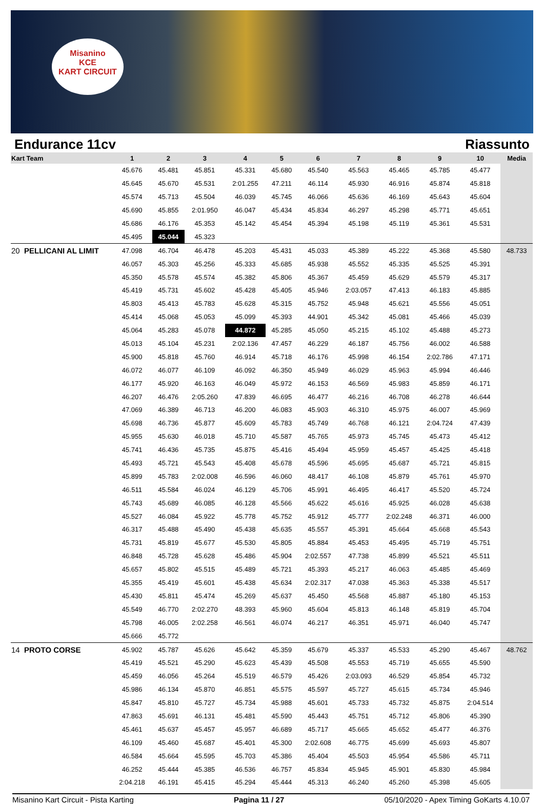Misanino
KCE
KART CIRCUIT
Endurance 11cv Riassunto
| Kart Team | 1 | 2 | 3 | 4 | 5 | 6 | 7 | 8 | 9 | 10 | Media |
| --- | --- | --- | --- | --- | --- | --- | --- | --- | --- | --- | --- |
| | 45.676 | 45.481 | 45.851 | 45.331 | 45.680 | 45.540 | 45.563 | 45.465 | 45.785 | 45.477 | |
| | 45.645 | 45.670 | 45.531 | 2:01.255 | 47.211 | 46.114 | 45.930 | 46.916 | 45.874 | 45.818 | |
| | 45.574 | 45.713 | 45.504 | 46.039 | 45.745 | 46.066 | 45.636 | 46.169 | 45.643 | 45.604 | |
| | 45.690 | 45.855 | 2:01.950 | 46.047 | 45.434 | 45.834 | 46.297 | 45.298 | 45.771 | 45.651 | |
| | 45.686 | 46.176 | 45.353 | 45.142 | 45.454 | 45.394 | 45.198 | 45.119 | 45.361 | 45.531 | |
| | 45.495 | 45.044 | 45.323 | | | | | | | | |
| 20 PELLICANI AL LIMIT | 47.098 | 46.704 | 46.478 | 45.203 | 45.431 | 45.033 | 45.389 | 45.222 | 45.368 | 45.580 | 48.733 |
| | 46.057 | 45.303 | 45.256 | 45.333 | 45.685 | 45.938 | 45.552 | 45.335 | 45.525 | 45.391 | |
| | 45.350 | 45.578 | 45.574 | 45.382 | 45.806 | 45.367 | 45.459 | 45.629 | 45.579 | 45.317 | |
| | 45.419 | 45.731 | 45.602 | 45.428 | 45.405 | 45.946 | 2:03.057 | 47.413 | 46.183 | 45.885 | |
| | 45.803 | 45.413 | 45.783 | 45.628 | 45.315 | 45.752 | 45.948 | 45.621 | 45.556 | 45.051 | |
| | 45.414 | 45.068 | 45.053 | 45.099 | 45.393 | 44.901 | 45.342 | 45.081 | 45.466 | 45.039 | |
| | 45.064 | 45.283 | 45.078 | 44.872 | 45.285 | 45.050 | 45.215 | 45.102 | 45.488 | 45.273 | |
| | 45.013 | 45.104 | 45.231 | 2:02.136 | 47.457 | 46.229 | 46.187 | 45.756 | 46.002 | 46.588 | |
| | 45.900 | 45.818 | 45.760 | 46.914 | 45.718 | 46.176 | 45.998 | 46.154 | 2:02.786 | 47.171 | |
| | 46.072 | 46.077 | 46.109 | 46.092 | 46.350 | 45.949 | 46.029 | 45.963 | 45.994 | 46.446 | |
| | 46.177 | 45.920 | 46.163 | 46.049 | 45.972 | 46.153 | 46.569 | 45.983 | 45.859 | 46.171 | |
| | 46.207 | 46.476 | 2:05.260 | 47.839 | 46.695 | 46.477 | 46.216 | 46.708 | 46.278 | 46.644 | |
| | 47.069 | 46.389 | 46.713 | 46.200 | 46.083 | 45.903 | 46.310 | 45.975 | 46.007 | 45.969 | |
| | 45.698 | 46.736 | 45.877 | 45.609 | 45.783 | 45.749 | 46.768 | 46.121 | 2:04.724 | 47.439 | |
| | 45.955 | 45.630 | 46.018 | 45.710 | 45.587 | 45.765 | 45.973 | 45.745 | 45.473 | 45.412 | |
| | 45.741 | 46.436 | 45.735 | 45.875 | 45.416 | 45.494 | 45.959 | 45.457 | 45.425 | 45.418 | |
| | 45.493 | 45.721 | 45.543 | 45.408 | 45.678 | 45.596 | 45.695 | 45.687 | 45.721 | 45.815 | |
| | 45.899 | 45.783 | 2:02.008 | 46.596 | 46.060 | 48.417 | 46.108 | 45.879 | 45.761 | 45.970 | |
| | 46.511 | 45.584 | 46.024 | 46.129 | 45.706 | 45.991 | 46.495 | 46.417 | 45.520 | 45.724 | |
| | 45.743 | 45.689 | 46.085 | 46.128 | 45.566 | 45.622 | 45.616 | 45.925 | 46.028 | 45.638 | |
| | 45.527 | 46.084 | 45.922 | 45.778 | 45.752 | 45.912 | 45.777 | 2:02.248 | 46.371 | 46.000 | |
| | 46.317 | 45.488 | 45.490 | 45.438 | 45.635 | 45.557 | 45.391 | 45.664 | 45.668 | 45.543 | |
| | 45.731 | 45.819 | 45.677 | 45.530 | 45.805 | 45.884 | 45.453 | 45.495 | 45.719 | 45.751 | |
| | 46.848 | 45.728 | 45.628 | 45.486 | 45.904 | 2:02.557 | 47.738 | 45.899 | 45.521 | 45.511 | |
| | 45.657 | 45.802 | 45.515 | 45.489 | 45.721 | 45.393 | 45.217 | 46.063 | 45.485 | 45.469 | |
| | 45.355 | 45.419 | 45.601 | 45.438 | 45.634 | 2:02.317 | 47.038 | 45.363 | 45.338 | 45.517 | |
| | 45.430 | 45.811 | 45.474 | 45.269 | 45.637 | 45.450 | 45.568 | 45.887 | 45.180 | 45.153 | |
| | 45.549 | 46.770 | 2:02.270 | 48.393 | 45.960 | 45.604 | 45.813 | 46.148 | 45.819 | 45.704 | |
| | 45.798 | 46.005 | 2:02.258 | 46.561 | 46.074 | 46.217 | 46.351 | 45.971 | 46.040 | 45.747 | |
| | 45.666 | 45.772 | | | | | | | | | |
| 14 PROTO CORSE | 45.902 | 45.787 | 45.626 | 45.642 | 45.359 | 45.679 | 45.337 | 45.533 | 45.290 | 45.467 | 48.762 |
| | 45.419 | 45.521 | 45.290 | 45.623 | 45.439 | 45.508 | 45.553 | 45.719 | 45.655 | 45.590 | |
| | 45.459 | 46.056 | 45.264 | 45.519 | 46.579 | 45.426 | 2:03.093 | 46.529 | 45.854 | 45.732 | |
| | 45.986 | 46.134 | 45.870 | 46.851 | 45.575 | 45.597 | 45.727 | 45.615 | 45.734 | 45.946 | |
| | 45.847 | 45.810 | 45.727 | 45.734 | 45.988 | 45.601 | 45.733 | 45.732 | 45.875 | 2:04.514 | |
| | 47.863 | 45.691 | 46.131 | 45.481 | 45.590 | 45.443 | 45.751 | 45.712 | 45.806 | 45.390 | |
| | 45.461 | 45.637 | 45.457 | 45.957 | 46.689 | 45.717 | 45.665 | 45.652 | 45.477 | 46.376 | |
| | 46.109 | 45.460 | 45.687 | 45.401 | 45.300 | 2:02.608 | 46.775 | 45.699 | 45.693 | 45.807 | |
| | 46.584 | 45.664 | 45.595 | 45.703 | 45.386 | 45.404 | 45.503 | 45.954 | 45.586 | 45.711 | |
| | 46.252 | 45.444 | 45.385 | 46.536 | 46.757 | 45.834 | 45.945 | 45.901 | 45.830 | 45.984 | |
| | 2:04.218 | 46.191 | 45.415 | 45.294 | 45.444 | 45.313 | 46.240 | 45.260 | 45.398 | 45.605 | |
Misanino Kart Circuit - Pista Karting Pagina 11 / 27 05/10/2020 - Apex Timing GoKarts 4.10.07